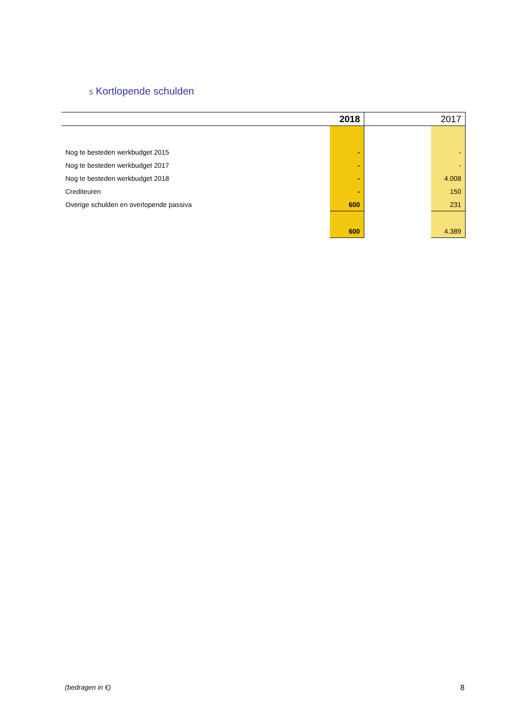5 Kortlopende schulden
| | 2018 | | 2017 |
| --- | --- | --- | --- |
| Nog te besteden werkbudget 2015 | - | | - |
| Nog te besteden werkbudget 2017 | - | | - |
| Nog te besteden werkbudget 2018 | - | | 4.008 |
| Crediteuren | - | | 150 |
| Overige schulden en overlopende passiva | 600 | | 231 |
| | 600 | | 4.389 |
(bedragen in €) 8